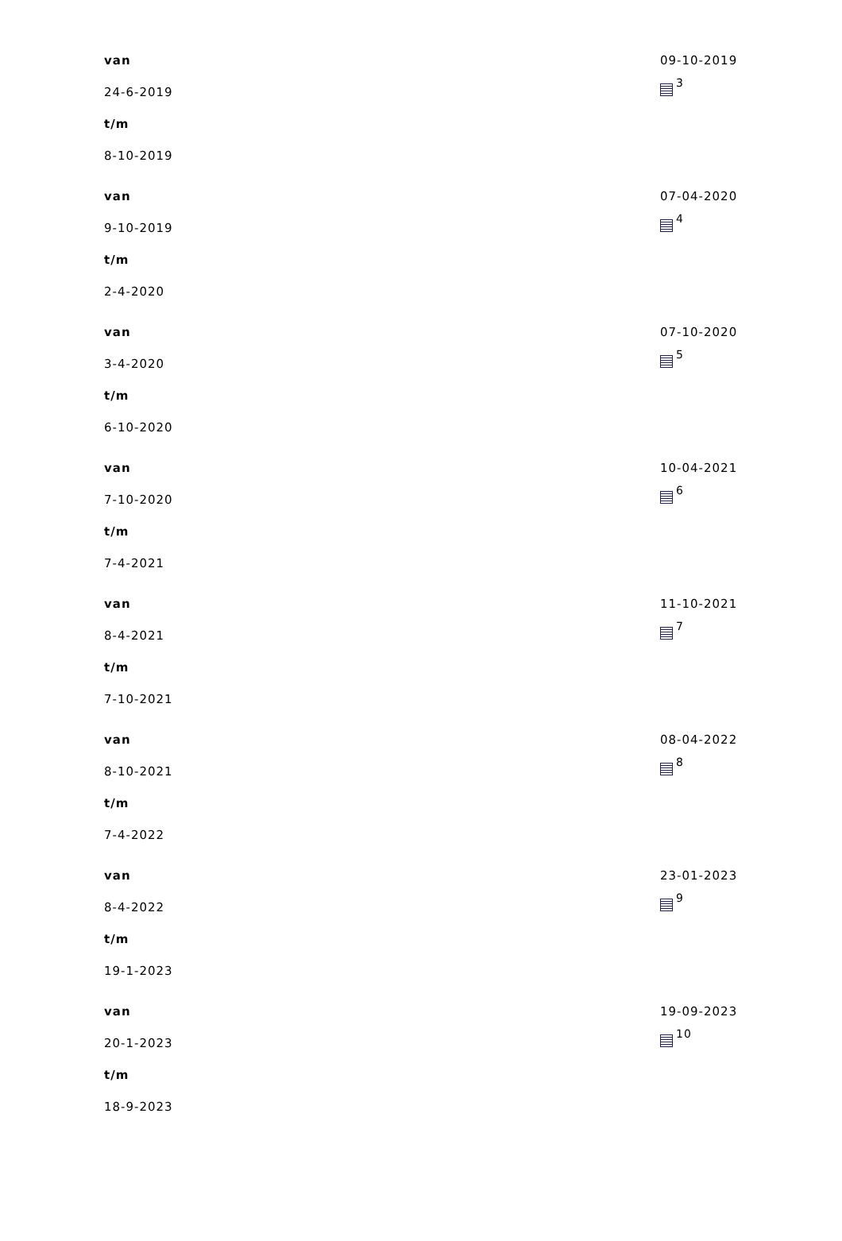| van 24-6-2019 t/m 8-10-2019 | 09-10-2019 <sup>3</sup> |
| van 9-10-2019 t/m 2-4-2020 | 07-04-2020 <sup>4</sup> |
| van 3-4-2020 t/m 6-10-2020 | 07-10-2020 <sup>5</sup> |
| van 7-10-2020 t/m 7-4-2021 | 10-04-2021 <sup>6</sup> |
| van 8-4-2021 t/m 7-10-2021 | 11-10-2021 <sup>7</sup> |
| van 8-10-2021 t/m 7-4-2022 | 08-04-2022 <sup>8</sup> |
| van 8-4-2022 t/m 19-1-2023 | 23-01-2023 <sup>9</sup> |
| van 20-1-2023 t/m 18-9-2023 | 19-09-2023 <sup>10</sup> |